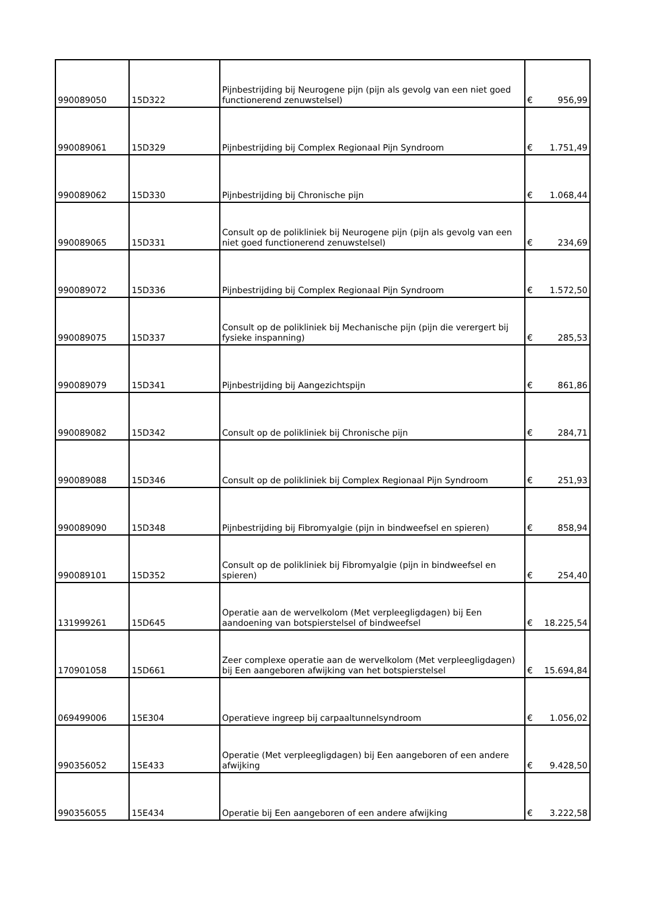| 990089050 | 15D322 | Pijnbestrijding bij Neurogene pijn (pijn als gevolg van een niet goed functionerend zenuwstelsel) | € | 956,99 |
| 990089061 | 15D329 | Pijnbestrijding bij Complex Regionaal Pijn Syndroom | € | 1.751,49 |
| 990089062 | 15D330 | Pijnbestrijding bij Chronische pijn | € | 1.068,44 |
| 990089065 | 15D331 | Consult op de polikliniek bij Neurogene pijn (pijn als gevolg van een niet goed functionerend zenuwstelsel) | € | 234,69 |
| 990089072 | 15D336 | Pijnbestrijding bij Complex Regionaal Pijn Syndroom | € | 1.572,50 |
| 990089075 | 15D337 | Consult op de polikliniek bij Mechanische pijn (pijn die verergert bij fysieke inspanning) | € | 285,53 |
| 990089079 | 15D341 | Pijnbestrijding bij Aangezichtspijn | € | 861,86 |
| 990089082 | 15D342 | Consult op de polikliniek bij Chronische pijn | € | 284,71 |
| 990089088 | 15D346 | Consult op de polikliniek bij Complex Regionaal Pijn Syndroom | € | 251,93 |
| 990089090 | 15D348 | Pijnbestrijding bij Fibromyalgie (pijn in bindweefsel en spieren) | € | 858,94 |
| 990089101 | 15D352 | Consult op de polikliniek bij Fibromyalgie (pijn in bindweefsel en spieren) | € | 254,40 |
| 131999261 | 15D645 | Operatie aan de wervelkolom (Met verpleegligdagen) bij Een aandoening van botspierstelsel of bindweefsel | € | 18.225,54 |
| 170901058 | 15D661 | Zeer complexe operatie aan de wervelkolom (Met verpleegligdagen) bij Een aangeboren afwijking van het botspierstelsel | € | 15.694,84 |
| 069499006 | 15E304 | Operatieve ingreep bij carpaaltunnelsyndroom | € | 1.056,02 |
| 990356052 | 15E433 | Operatie (Met verpleegligdagen) bij Een aangeboren of een andere afwijking | € | 9.428,50 |
| 990356055 | 15E434 | Operatie bij Een aangeboren of een andere afwijking | € | 3.222,58 |